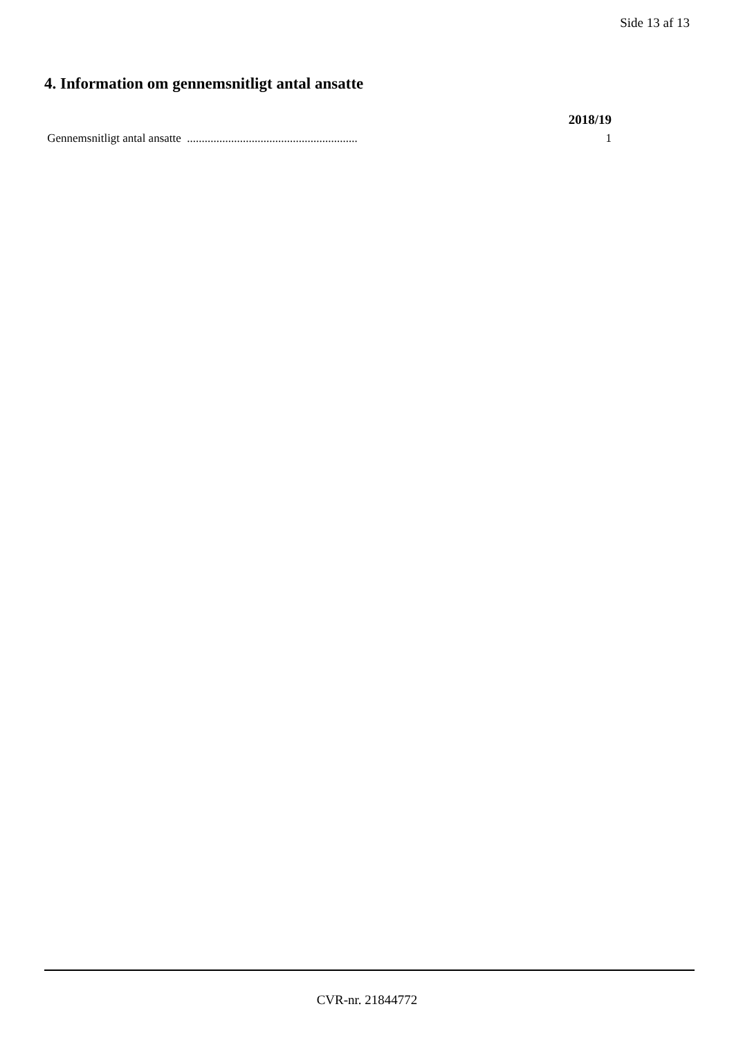Side 13 af 13
4. Information om gennemsnitligt antal ansatte
| | 2018/19 |
| --- | --- |
| Gennemsnitligt antal ansatte .......................................................... | 1 |
CVR-nr. 21844772